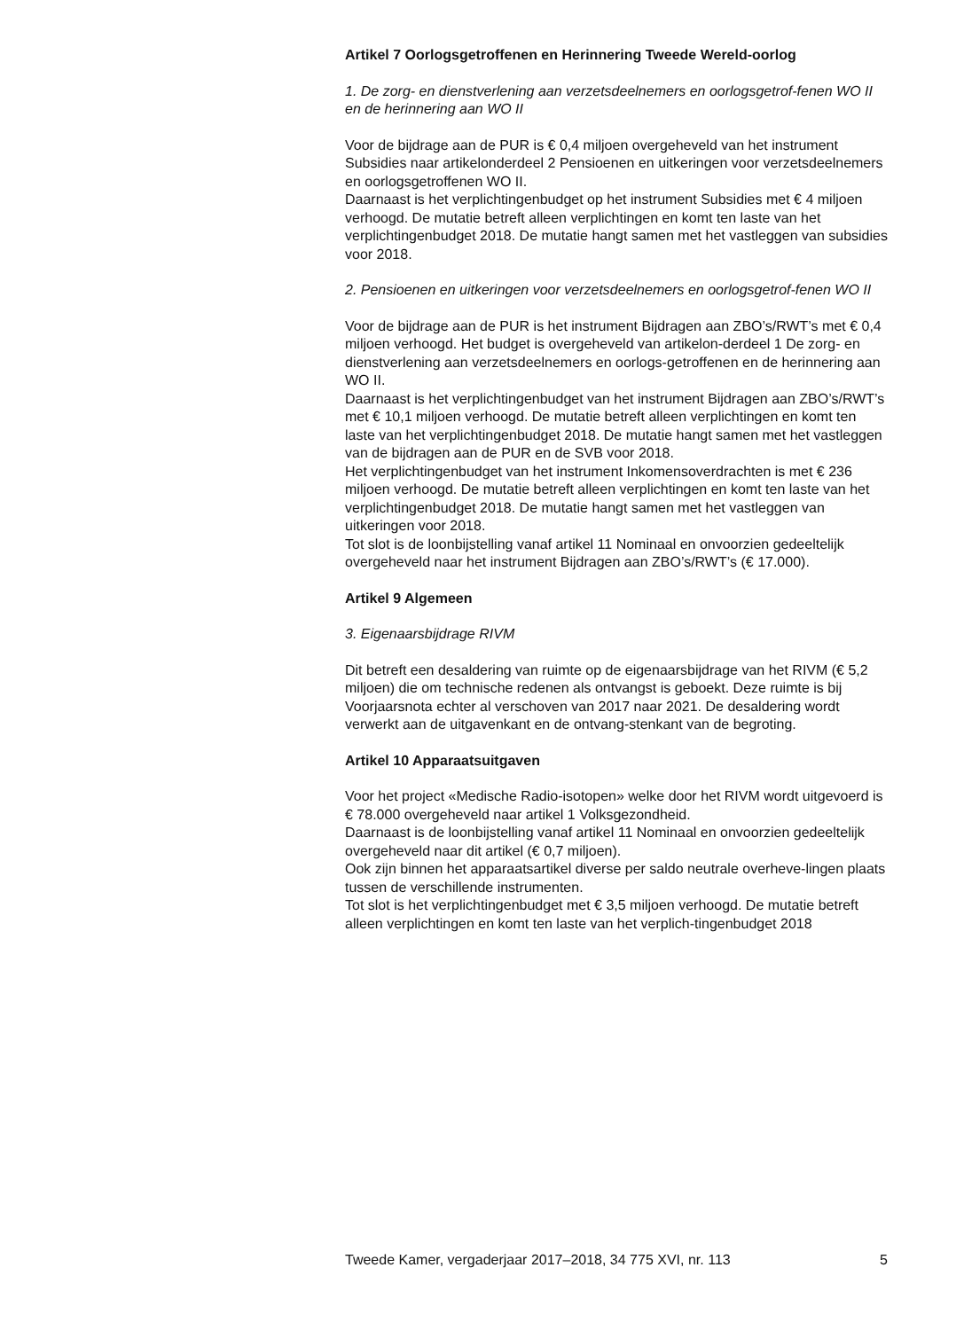Artikel 7 Oorlogsgetroffenen en Herinnering Tweede Wereld-oorlog
1. De zorg- en dienstverlening aan verzetsdeelnemers en oorlogsgetrof-fenen WO II en de herinnering aan WO II
Voor de bijdrage aan de PUR is € 0,4 miljoen overgeheveld van het instrument Subsidies naar artikelonderdeel 2 Pensioenen en uitkeringen voor verzetsdeelnemers en oorlogsgetroffenen WO II.
Daarnaast is het verplichtingenbudget op het instrument Subsidies met € 4 miljoen verhoogd. De mutatie betreft alleen verplichtingen en komt ten laste van het verplichtingenbudget 2018. De mutatie hangt samen met het vastleggen van subsidies voor 2018.
2. Pensioenen en uitkeringen voor verzetsdeelnemers en oorlogsgetrof-fenen WO II
Voor de bijdrage aan de PUR is het instrument Bijdragen aan ZBO’s/RWT’s met € 0,4 miljoen verhoogd. Het budget is overgeheveld van artikelon-derdeel 1 De zorg- en dienstverlening aan verzetsdeelnemers en oorlogs-getroffenen en de herinnering aan WO II.
Daarnaast is het verplichtingenbudget van het instrument Bijdragen aan ZBO’s/RWT’s met € 10,1 miljoen verhoogd. De mutatie betreft alleen verplichtingen en komt ten laste van het verplichtingenbudget 2018. De mutatie hangt samen met het vastleggen van de bijdragen aan de PUR en de SVB voor 2018.
Het verplichtingenbudget van het instrument Inkomensoverdrachten is met € 236 miljoen verhoogd. De mutatie betreft alleen verplichtingen en komt ten laste van het verplichtingenbudget 2018. De mutatie hangt samen met het vastleggen van uitkeringen voor 2018.
Tot slot is de loonbijstelling vanaf artikel 11 Nominaal en onvoorzien gedeeltelijk overgeheveld naar het instrument Bijdragen aan ZBO’s/RWT’s (€ 17.000).
Artikel 9 Algemeen
3. Eigenaarsbijdrage RIVM
Dit betreft een desaldering van ruimte op de eigenaarsbijdrage van het RIVM (€ 5,2 miljoen) die om technische redenen als ontvangst is geboekt. Deze ruimte is bij Voorjaarsnota echter al verschoven van 2017 naar 2021. De desaldering wordt verwerkt aan de uitgavenkant en de ontvang-stenkant van de begroting.
Artikel 10 Apparaatsuitgaven
Voor het project «Medische Radio-isotopen» welke door het RIVM wordt uitgevoerd is € 78.000 overgeheveld naar artikel 1 Volksgezondheid.
Daarnaast is de loonbijstelling vanaf artikel 11 Nominaal en onvoorzien gedeeltelijk overgeheveld naar dit artikel (€ 0,7 miljoen).
Ook zijn binnen het apparaatsartikel diverse per saldo neutrale overheve-lingen plaats tussen de verschillende instrumenten.
Tot slot is het verplichtingenbudget met € 3,5 miljoen verhoogd. De mutatie betreft alleen verplichtingen en komt ten laste van het verplich-tingenbudget 2018
Tweede Kamer, vergaderjaar 2017–2018, 34 775 XVI, nr. 113 5